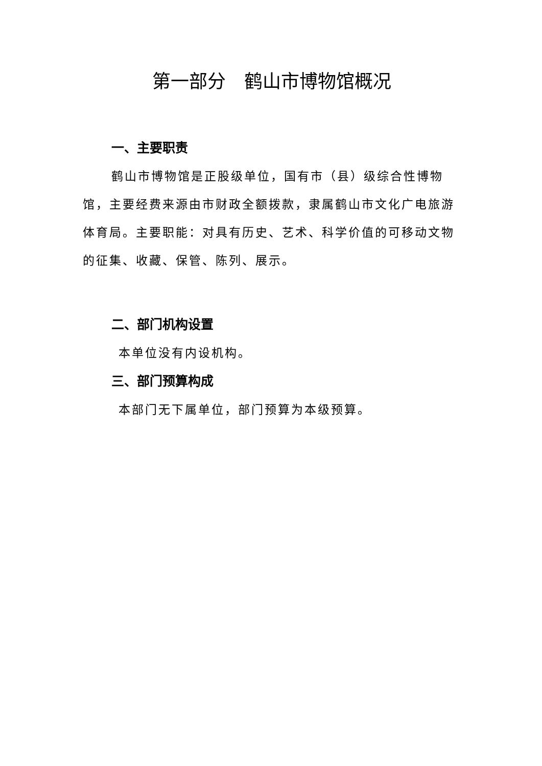第一部分　鹤山市博物馆概况
一、主要职责
鹤山市博物馆是正股级单位，国有市（县）级综合性博物馆，主要经费来源由市财政全额拨款，隶属鹤山市文化广电旅游体育局。主要职能：对具有历史、艺术、科学价值的可移动文物的征集、收藏、保管、陈列、展示。
二、部门机构设置
本单位没有内设机构。
三、部门预算构成
本部门无下属单位，部门预算为本级预算。